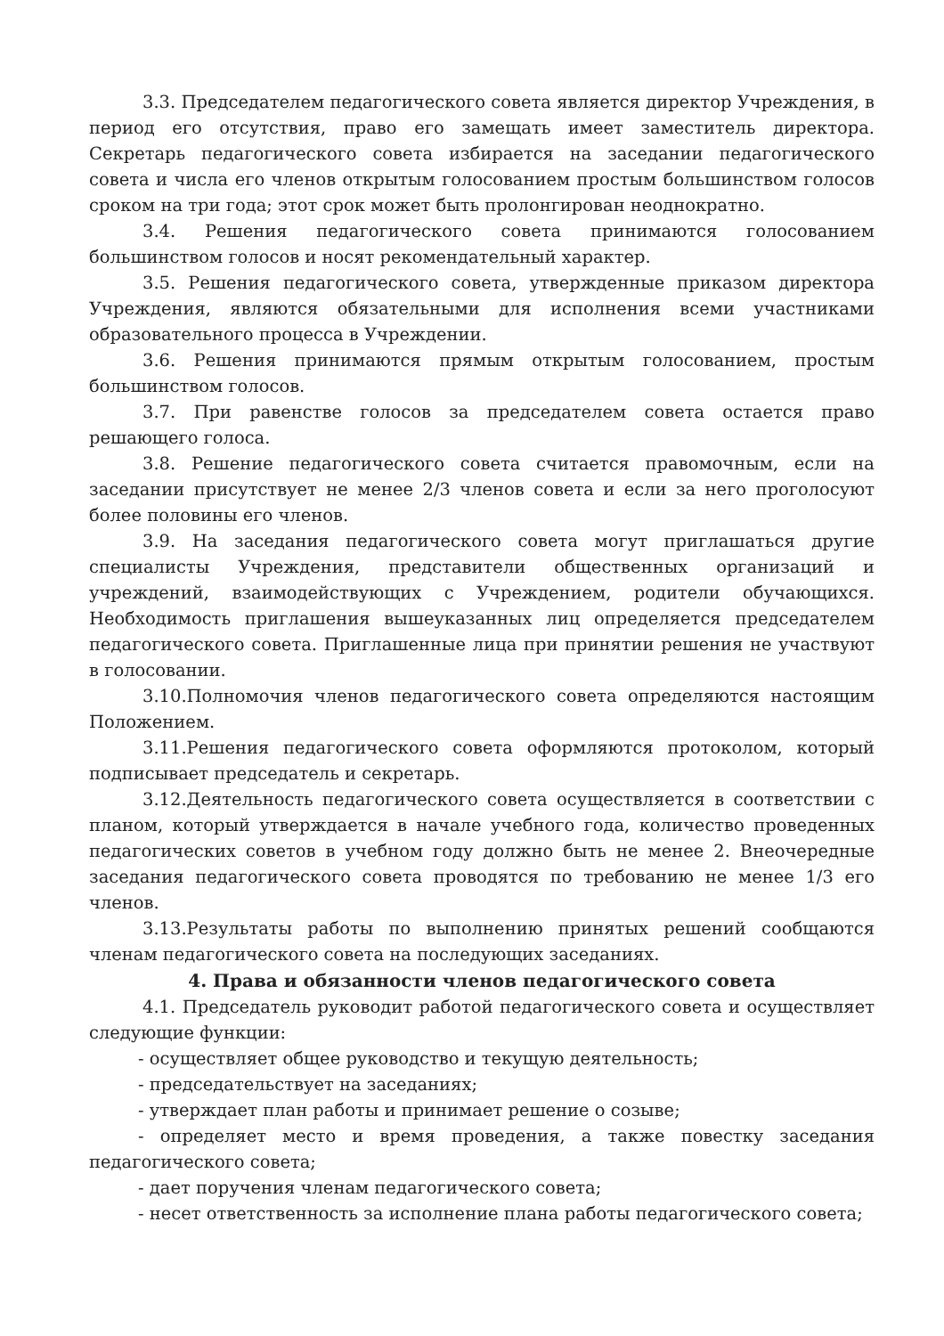3.3. Председателем педагогического совета является директор Учреждения, в период его отсутствия, право его замещать имеет заместитель директора. Секретарь педагогического совета избирается на заседании педагогического совета и числа его членов открытым голосованием простым большинством голосов сроком на три года; этот срок может быть пролонгирован неоднократно.
3.4. Решения педагогического совета принимаются голосованием большинством голосов и носят рекомендательный характер.
3.5. Решения педагогического совета, утвержденные приказом директора Учреждения, являются обязательными для исполнения всеми участниками образовательного процесса в Учреждении.
3.6. Решения принимаются прямым открытым голосованием, простым большинством голосов.
3.7. При равенстве голосов за председателем совета остается право решающего голоса.
3.8. Решение педагогического совета считается правомочным, если на заседании присутствует не менее 2/3 членов совета и если за него проголосуют более половины его членов.
3.9. На заседания педагогического совета могут приглашаться другие специалисты Учреждения, представители общественных организаций и учреждений, взаимодействующих с Учреждением, родители обучающихся. Необходимость приглашения вышеуказанных лиц определяется председателем педагогического совета. Приглашенные лица при принятии решения не участвуют в голосовании.
3.10.Полномочия членов педагогического совета определяются настоящим Положением.
3.11.Решения педагогического совета оформляются протоколом, который подписывает председатель и секретарь.
3.12.Деятельность педагогического совета осуществляется в соответствии с планом, который утверждается в начале учебного года, количество проведенных педагогических советов в учебном году должно быть не менее 2. Внеочередные заседания педагогического совета проводятся по требованию не менее 1/3 его членов.
3.13.Результаты работы по выполнению принятых решений сообщаются членам педагогического совета на последующих заседаниях.
4. Права и обязанности членов педагогического совета
4.1. Председатель руководит работой педагогического совета и осуществляет следующие функции:
- осуществляет общее руководство и текущую деятельность;
- председательствует на заседаниях;
- утверждает план работы и принимает решение о созыве;
- определяет место и время проведения, а также повестку заседания педагогического совета;
- дает поручения членам педагогического совета;
- несет ответственность за исполнение плана работы педагогического совета;